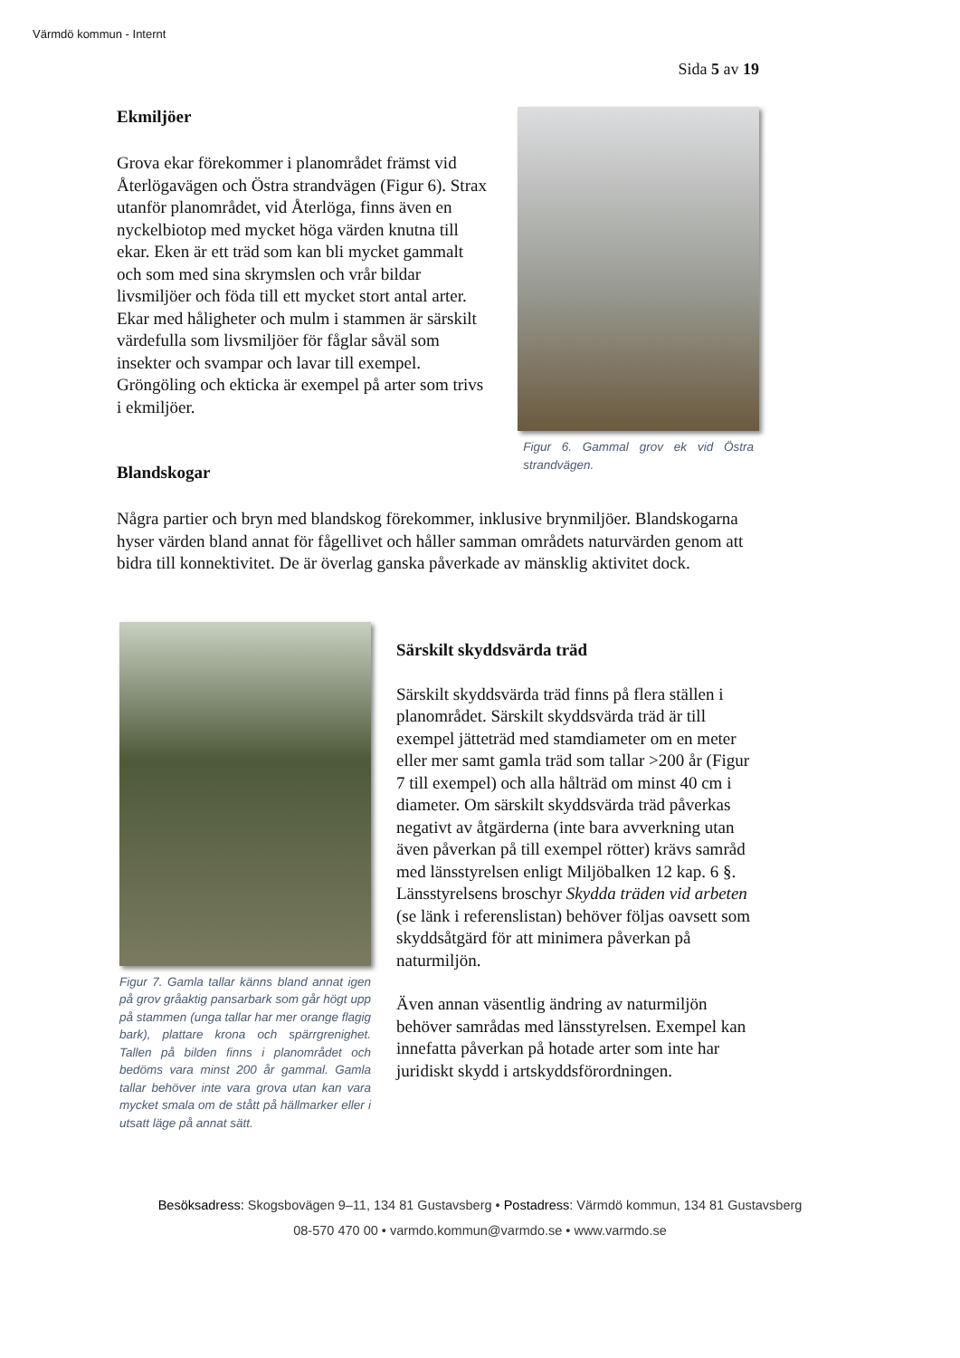Värmdö kommun - Internt
Sida 5 av 19
Ekmiljöer
Grova ekar förekommer i planområdet främst vid Återlögavägen och Östra strandvägen (Figur 6). Strax utanför planområdet, vid Återlöga, finns även en nyckelbiotop med mycket höga värden knutna till ekar. Eken är ett träd som kan bli mycket gammalt och som med sina skrymslen och vrår bildar livsmiljöer och föda till ett mycket stort antal arter. Ekar med håligheter och mulm i stammen är särskilt värdefulla som livsmiljöer för fåglar såväl som insekter och svampar och lavar till exempel. Gröngöling och ekticka är exempel på arter som trivs i ekmiljöer.
Figur 6. Gammal grov ek vid Östra strandvägen.
Blandskogar
Några partier och bryn med blandskog förekommer, inklusive brynmiljöer. Blandskogarna hyser värden bland annat för fågellivet och håller samman områdets naturvärden genom att bidra till konnektivitet. De är överlag ganska påverkade av mänsklig aktivitet dock.
Figur 7. Gamla tallar känns bland annat igen på grov gråaktig pansarbark som går högt upp på stammen (unga tallar har mer orange flagig bark), plattare krona och spärrgrenighet. Tallen på bilden finns i planområdet och bedöms vara minst 200 år gammal. Gamla tallar behöver inte vara grova utan kan vara mycket smala om de stått på hällmarker eller i utsatt läge på annat sätt.
Särskilt skyddsvärda träd
Särskilt skyddsvärda träd finns på flera ställen i planområdet. Särskilt skyddsvärda träd är till exempel jätteträd med stamdiameter om en meter eller mer samt gamla träd som tallar >200 år (Figur 7 till exempel) och alla hålträd om minst 40 cm i diameter. Om särskilt skyddsvärda träd påverkas negativt av åtgärderna (inte bara avverkning utan även påverkan på till exempel rötter) krävs samråd med länsstyrelsen enligt Miljöbalken 12 kap. 6 §. Länsstyrelsens broschyr Skydda träden vid arbeten (se länk i referenslistan) behöver följas oavsett som skyddsåtgärd för att minimera påverkan på naturmiljön.
Även annan väsentlig ändring av naturmiljön behöver samrådas med länsstyrelsen. Exempel kan innefatta påverkan på hotade arter som inte har juridiskt skydd i artskyddsförordningen.
Besöksadress: Skogsbovägen 9–11, 134 81 Gustavsberg • Postadress: Värmdö kommun, 134 81 Gustavsberg
08-570 470 00 • varmdo.kommun@varmdo.se • www.varmdo.se